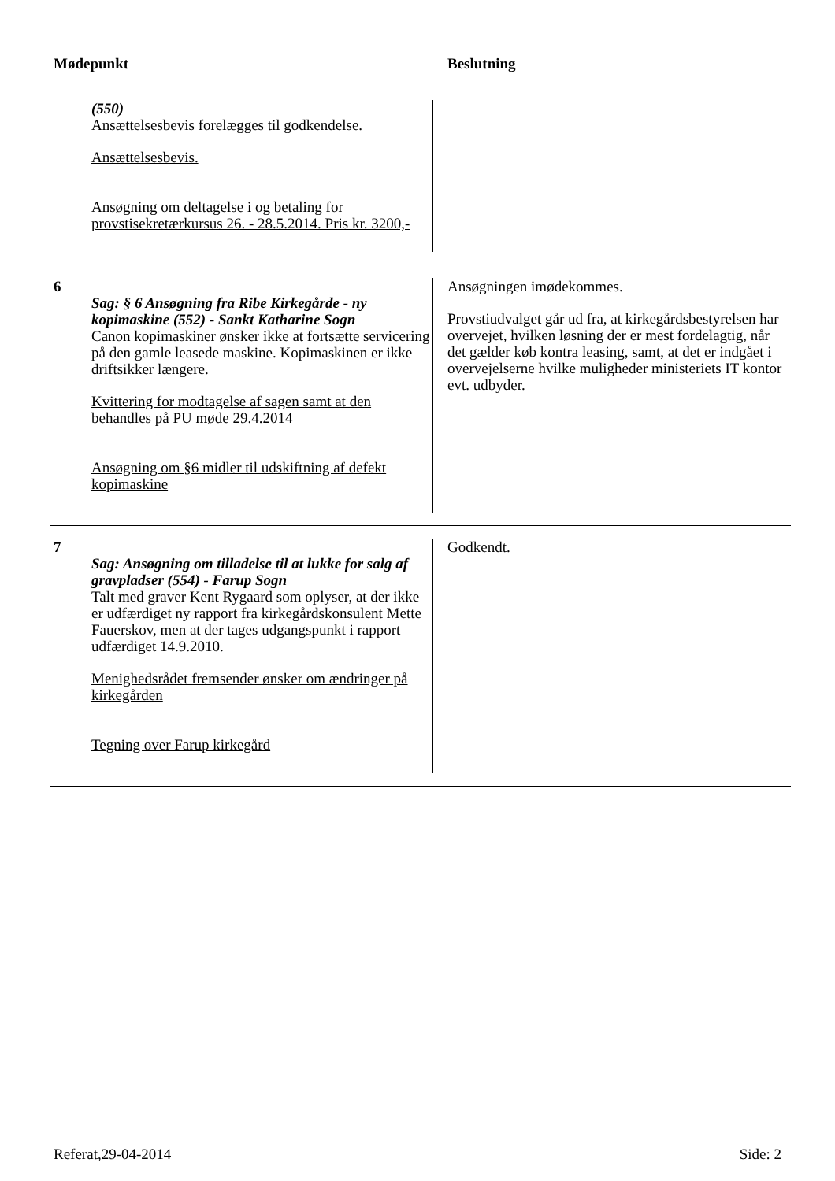| Mødepunkt | | Beslutning |
| --- | --- | --- |
| | (550) Ansættelsesbevis forelægges til godkendelse. Ansættelsesbevis. Ansøgning om deltagelse i og betaling for provstisekretærkursus 26. - 28.5.2014. Pris kr. 3200,- | |
| 6 | Sag: § 6 Ansøgning fra Ribe Kirkegårde - ny kopimaskine (552) - Sankt Katharine Sogn Canon kopimaskiner ønsker ikke at fortsætte servicering på den gamle leasede maskine. Kopimaskinen er ikke driftsikker længere. Kvittering for modtagelse af sagen samt at den behandles på PU møde 29.4.2014 Ansøgning om §6 midler til udskiftning af defekt kopimaskine | Ansøgningen imødekommes. Provstiudvalget går ud fra, at kirkegårdsbestyrelsen har overvejet, hvilken løsning der er mest fordelagtig, når det gælder køb kontra leasing, samt, at det er indgået i overvejelserne hvilke muligheder ministeriets IT kontor evt. udbyder. |
| 7 | Sag: Ansøgning om tilladelse til at lukke for salg af gravpladser (554) - Farup Sogn Talt med graver Kent Rygaard som oplyser, at der ikke er udfærdiget ny rapport fra kirkegårdskonsulent Mette Fauerskov, men at der tages udgangspunkt i rapport udfærdiget 14.9.2010. Menighedsrådet fremsender ønsker om ændringer på kirkegården Tegning over Farup kirkegård | Godkendt. |
Referat,29-04-2014 Side: 2